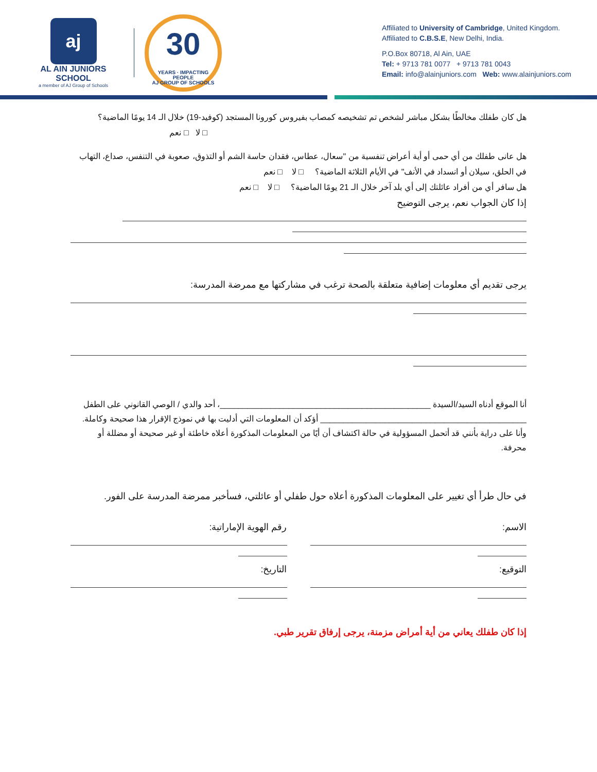aj
AL AIN JUNIORS SCHOOL
a member of AJ Group of Schools
30
YEARS · IMPACTING PEOPLE
AJ GROUP OF SCHOOLS
Affiliated to University of Cambridge, United Kingdom.
Affiliated to C.B.S.E, New Delhi, India.
P.O.Box 80718, Al Ain, UAE
Tel: + 9713 781 0077 + 9713 781 0043
Email: info@alainjuniors.com Web: www.alainjuniors.com
هل كان طفلك مخالطًا بشكل مباشر لشخص تم تشخيصه كمصاب بفيروس كورونا المستجد (كوفيد-19) خلال الـ 14 يومًا الماضية؟
□ لا □ نعم
هل عانى طفلك من أي حمى أو أية أعراض تنفسية من "سعال، عطاس، فقدان حاسة الشم أو التذوق، صعوبة في التنفس، صداع، التهاب في الحلق، سيلان أو انسداد في الأنف" في الأيام الثلاثة الماضية؟ □ لا □ نعم
هل سافر أي من أفراد عائلتك إلى أي بلد آخر خلال الـ 21 يومًا الماضية؟ □ لا □ نعم
إذا كان الجواب نعم، يرجى التوضيح
يرجى تقديم أي معلومات إضافية متعلقة بالصحة ترغب في مشاركتها مع ممرضة المدرسة:
أنا الموقع أدناه السيد/السيدة ______________________________________________، أحد والدي / الوصي القانوني على الطفل _____________________________________________ أؤكد أن المعلومات التي أدليت بها في نموذج الإقرار هذا صحيحة وكاملة. وأنا على دراية بأنني قد أتحمل المسؤولية في حالة اكتشاف أن أيًا من المعلومات المذكورة أعلاه خاطئة أو غير صحيحة أو مضللة أو محرفة.
في حال طرأ أي تغيير على المعلومات المذكورة أعلاه حول طفلي أو عائلتي، فسأخبر ممرضة المدرسة على الفور.
الاسم:
التوقيع:
رقم الهوية الإماراتية:
التاريخ:
إذا كان طفلك يعاني من أية أمراض مزمنة، يرجى إرفاق تقرير طبي.